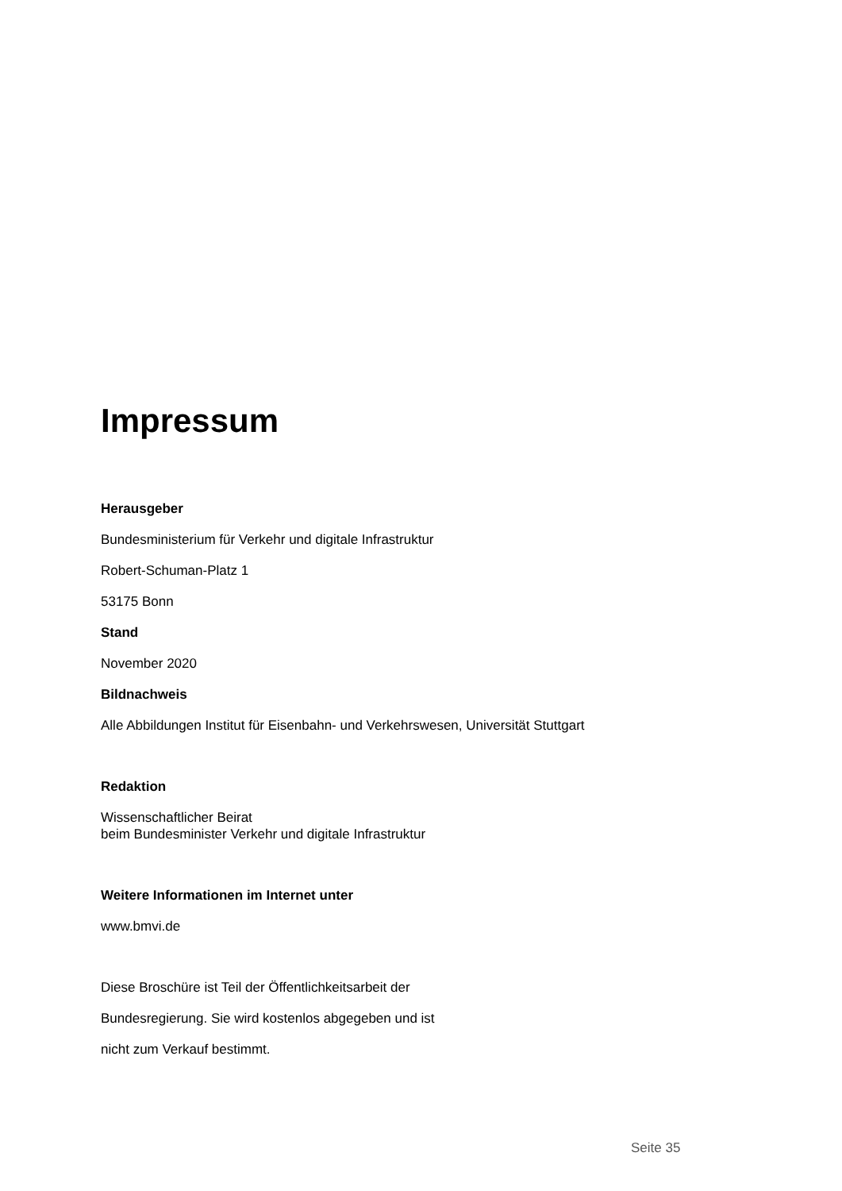Impressum
Herausgeber
Bundesministerium für Verkehr und digitale Infrastruktur
Robert-Schuman-Platz 1
53175 Bonn
Stand
November 2020
Bildnachweis
Alle Abbildungen Institut für Eisenbahn- und Verkehrswesen, Universität Stuttgart
Redaktion
Wissenschaftlicher Beirat
beim Bundesminister Verkehr und digitale Infrastruktur
Weitere Informationen im Internet unter
www.bmvi.de
Diese Broschüre ist Teil der Öffentlichkeitsarbeit der
Bundesregierung. Sie wird kostenlos abgegeben und ist
nicht zum Verkauf bestimmt.
Seite 35